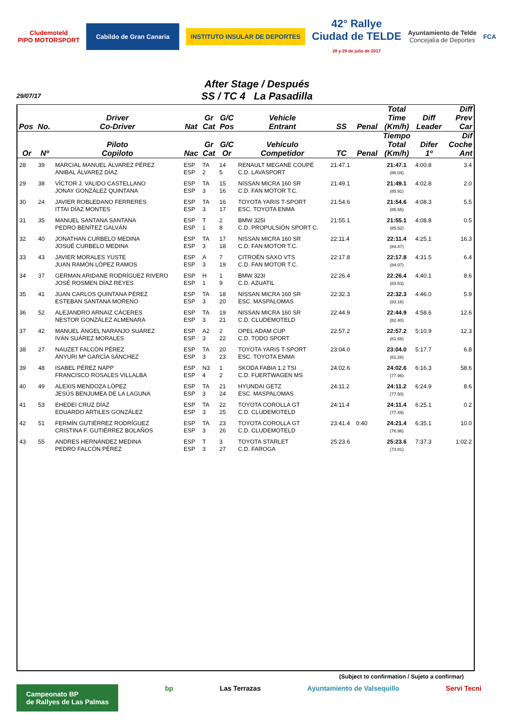Cludemoteld
PIPO MOTORSPORT
Cabildo de Gran Canaria
INSTITUTO INSULAR DE DEPORTES
42° Rallye
Ciudad de TELDE
28 y 29 de julio de 2017
Ayuntamiento de Telde
Concejalía de Deportes
FCA
After Stage / Después
SS / TC 4 La Pasadilla
29/07/17
| Pos | No. | Driver Co-Driver | Nat | Gr Cat | G/C Pos | Vehicle Entrant | SS | Penal | Total Time (Km/h) | Diff Leader | Diff Prev Car |
| --- | --- | --- | --- | --- | --- | --- | --- | --- | --- | --- | --- |
| Or | Nº | Piloto Copiloto | Nac | Gr Cat | G/C Or | Vehículo Competidor | TC | Penal | Tiempo Total (Km/h) | Difer 1º | Dif Coche Ant |
| 28 | 39 | MARCIAL MANUEL ÁLVAREZ PÉREZ ANIBAL ÁLVAREZ DÍAZ | ESP ESP | TA 2 | 14 5 | RENAULT MEGANE COUPÉ C.D. LAVASPORT | 21:47.1 | | 21:47.1 (86.04) | 4:00.8 | 3.4 |
| 29 | 38 | VÍCTOR J. VALIDO CASTELLANO JONAY GONZÁLEZ QUINTANA | ESP ESP | TA 3 | 15 16 | NISSAN MICRA 160 SR C.D. FAN MOTOR T.C. | 21:49.1 | | 21:49.1 (85.91) | 4:02.8 | 2.0 |
| 30 | 24 | JAVIER ROBLEDANO FERRERES ITTAI DÍAZ MONTES | ESP ESP | TA 3 | 16 17 | TOYOTA YARIS T-SPORT ESC. TOYOTA ENMA | 21:54.6 | | 21:54.6 (85.55) | 4:08.3 | 5.5 |
| 31 | 35 | MANUEL SANTANA SANTANA PEDRO BENÍTEZ GALVÁN | ESP ESP | T 1 | 2 8 | BMW 325I C.D. PROPULSIÓN SPORT C. | 21:55.1 | | 21:55.1 (85.52) | 4:08.8 | 0.5 |
| 32 | 40 | JONATHAN CURBELO MEDINA JOSUÉ CURBELO MEDINA | ESP ESP | TA 3 | 17 18 | NISSAN MICRA 160 SR C.D. FAN MOTOR T.C. | 22:11.4 | | 22:11.4 (84.47) | 4:25.1 | 16.3 |
| 33 | 43 | JAVIER MORALES YUSTE JUAN RAMÓN LÓPEZ RAMOS | ESP ESP | A 3 | 7 19 | CITROËN SAXO VTS C.D. FAN MOTOR T.C. | 22:17.8 | | 22:17.8 (84.07) | 4:31.5 | 6.4 |
| 34 | 37 | GERMAN ARIDANE RODRÍGUEZ RIVERO JOSÉ ROSMEN DÍAZ REYES | ESP ESP | H 1 | 1 9 | BMW 323I C.D. AZUATIL | 22:26.4 | | 22:26.4 (83.53) | 4:40.1 | 8.6 |
| 35 | 41 | JUAN CARLOS QUINTANA PÉREZ ESTEBAN SANTANA MORENO | ESP ESP | TA 3 | 18 20 | NISSAN MICRA 160 SR ESC. MASPALOMAS | 22:32.3 | | 22:32.3 (83.16) | 4:46.0 | 5.9 |
| 36 | 52 | ALEJANDRO ARNAIZ CÁCERES NESTOR GONZÁLEZ ALMENARA | ESP ESP | TA 3 | 19 21 | NISSAN MICRA 160 SR C.D. CLUDEMOTELD | 22:44.9 | | 22:44.9 (82.40) | 4:58.6 | 12.6 |
| 37 | 42 | MANUEL ÁNGEL NARANJO SUÁREZ IVÁN SUÁREZ MORALES | ESP ESP | A2 3 | 2 22 | OPEL ADAM CUP C.D. TODO SPORT | 22:57.2 | | 22:57.2 (81.66) | 5:10.9 | 12.3 |
| 38 | 27 | NAUZET FALCÓN PÉREZ ANYURI Mª GARCÍA SÁNCHEZ | ESP ESP | TA 3 | 20 23 | TOYOTA YARIS T-SPORT ESC. TOYOTA ENMA | 23:04.0 | | 23:04.0 (81.26) | 5:17.7 | 6.8 |
| 39 | 48 | ISABEL PÉREZ NAPP FRANCISCO ROSALES VILLALBA | ESP ESP | N3 4 | 1 2 | SKODA FABIA 1.2 TSI C.D. FUERTWAGEN MS | 24:02.6 | | 24:02.6 (77.96) | 6:16.3 | 58.6 |
| 40 | 49 | ALEXIS MENDOZA LÓPEZ JESÚS BENJUMEA DE LA LAGUNA | ESP ESP | TA 3 | 21 24 | HYUNDAI GETZ ESC. MASPALOMAS | 24:11.2 | | 24:11.2 (77.50) | 6:24.9 | 8.6 |
| 41 | 53 | EHEDEI CRUZ DÍAZ EDUARDO ARTILES GONZÁLEZ | ESP ESP | TA 3 | 22 25 | TOYOTA COROLLA GT C.D. CLUDEMOTELD | 24:11.4 | | 24:11.4 (77.49) | 6:25.1 | 0.2 |
| 42 | 51 | FERMÍN GUTIÉRREZ RODRÍGUEZ CRISTINA F. GUTIÉRREZ BOLAÑOS | ESP ESP | TA 3 | 23 26 | TOYOTA COROLLA GT C.D. CLUDEMOTELD | 23:41.4 | 0:40 | 24:21.4 (76.96) | 6:35.1 | 10.0 |
| 43 | 55 | ANDRES HERNÁNDEZ MEDINA PEDRO FALCÓN PÉREZ | ESP ESP | T 3 | 3 27 | TOYOTA STARLET C.D. FAROGA | 25:23.6 | | 25:23.6 (73.81) | 7:37.3 | 1:02.2 |
(Subject to confirmation / Sujeto a confirmar)
Campeonato BP
de Rallyes de Las Palmas
bp Las Terrazas Ayuntamiento de Valsequillo Servi Tecni